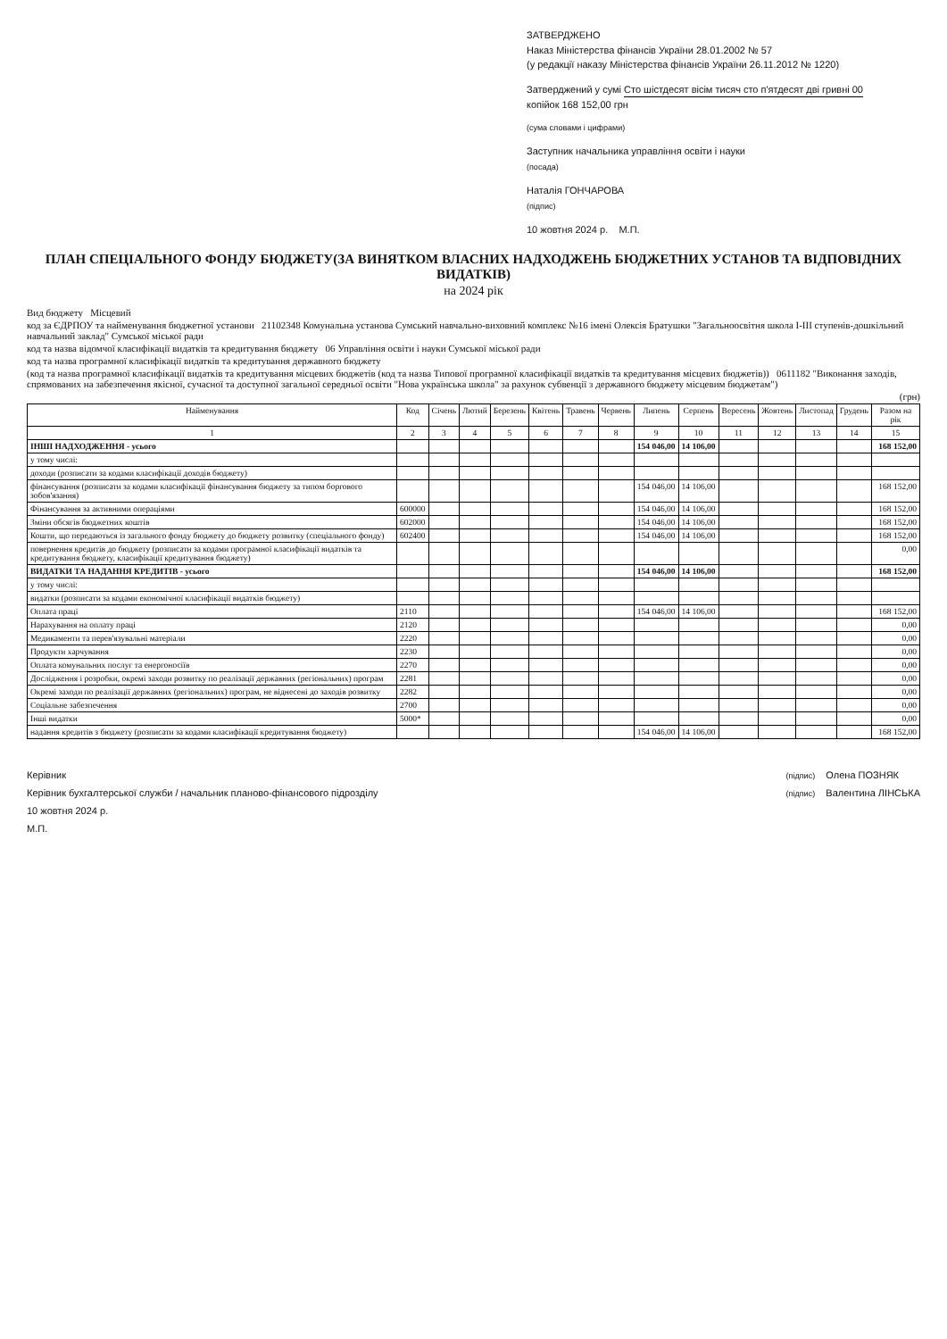ЗАТВЕРДЖЕНО
Наказ Міністерства фінансів України 28.01.2002 № 57
(у редакції наказу Міністерства фінансів України 26.11.2012 № 1220)
Затверджений у сумі Сто шістдесят вісім тисяч сто п'ятдесят дві гривні 00
копійок 168 152,00 грн
(сума словами і цифрами)
Заступник начальника управління освіти і науки
(посада)
Наталія ГОНЧАРОВА
(підпис)
10 жовтня 2024 р. М.П.
ПЛАН СПЕЦІАЛЬНОГО ФОНДУ БЮДЖЕТУ(ЗА ВИНЯТКОМ ВЛАСНИХ НАДХОДЖЕНЬ БЮДЖЕТНИХ УСТАНОВ ТА ВІДПОВІДНИХ ВИДАТКІВ)
на 2024 рік
Вид бюджету Місцевий
код за ЄДРПОУ та найменування бюджетної установи 21102348 Комунальна установа Сумський навчально-виховний комплекс №16 імені Олексія Братушки "Загальноосвітня школа І-ІІІ ступенів-дошкільний навчальний заклад" Сумської міської ради
код та назва відомчої класифікації видатків та кредитування бюджету 06 Управління освіти і науки Сумської міської ради
код та назва програмної класифікації видатків та кредитування державного бюджету
(код та назва програмної класифікації видатків та кредитування місцевих бюджетів (код та назва Типової програмної класифікації видатків та кредитування місцевих бюджетів)) 0611182 "Виконання заходів, спрямованих на забезпечення якісної, сучасної та доступної загальної середньої освіти "Нова українська школа" за рахунок субвенції з державного бюджету місцевим бюджетам")
(грн)
| Найменування | Код | Січень | Лютий | Березень | Квітень | Травень | Червень | Липень | Серпень | Вересень | Жовтень | Листопад | Грудень | Разом на рік |
| --- | --- | --- | --- | --- | --- | --- | --- | --- | --- | --- | --- | --- | --- | --- |
| 1 | 2 | 3 | 4 | 5 | 6 | 7 | 8 | 9 | 10 | 11 | 12 | 13 | 14 | 15 |
| ІНШІ НАДХОДЖЕННЯ - усього | | | | | | | | 154 046,00 | 14 106,00 | | | | | 168 152,00 |
| у тому числі: | | | | | | | | | | | | | | |
| доходи (розписати за кодами класифікації доходів бюджету) | | | | | | | | | | | | | | |
| фінансування (розписати за кодами класифікації фінансування бюджету за типом боргового зобов'язання) | | | | | | | | 154 046,00 | 14 106,00 | | | | | 168 152,00 |
| Фінансування за активними операціями | 600000 | | | | | | | 154 046,00 | 14 106,00 | | | | | 168 152,00 |
| Зміни обсягів бюджетних коштів | 602000 | | | | | | | 154 046,00 | 14 106,00 | | | | | 168 152,00 |
| Кошти, що передаються із загального фонду бюджету до бюджету розвитку (спеціального фонду) | 602400 | | | | | | | 154 046,00 | 14 106,00 | | | | | 168 152,00 |
| повернення кредитів до бюджету (розписати за кодами програмної класифікації видатків та кредитування бюджету, класифікації кредитування бюджету) | | | | | | | | | | | | | | 0,00 |
| ВИДАТКИ ТА НАДАННЯ КРЕДИТІВ - усього | | | | | | | | 154 046,00 | 14 106,00 | | | | | 168 152,00 |
| у тому числі: | | | | | | | | | | | | | | |
| видатки (розписати за кодами економічної класифікації видатків бюджету) | | | | | | | | | | | | | | |
| Оплата праці | 2110 | | | | | | | 154 046,00 | 14 106,00 | | | | | 168 152,00 |
| Нарахування на оплату праці | 2120 | | | | | | | | | | | | | 0,00 |
| Медикаменти та перев'язувальні матеріали | 2220 | | | | | | | | | | | | | 0,00 |
| Продукти харчування | 2230 | | | | | | | | | | | | | 0,00 |
| Оплата комунальних послуг та енергоносіїв | 2270 | | | | | | | | | | | | | 0,00 |
| Дослідження і розробки, окремі заходи розвитку по реалізації державних (регіональних) програм | 2281 | | | | | | | | | | | | | 0,00 |
| Окремі заходи по реалізації державних (регіональних) програм, не віднесені до заходів розвитку | 2282 | | | | | | | | | | | | | 0,00 |
| Соціальне забезпечення | 2700 | | | | | | | | | | | | | 0,00 |
| Інші видатки | 5000* | | | | | | | | | | | | | 0,00 |
| надання кредитів з бюджету (розписати за кодами класифікації кредитування бюджету) | | | | | | | | 154 046,00 | 14 106,00 | | | | | 168 152,00 |
Керівник
Керівник бухгалтерської служби / начальник планово-фінансового підрозділу
10 жовтня 2024 р.
М.П.
(підпис) Олена ПОЗНЯК
(підпис) Валентина ЛІНСЬКА